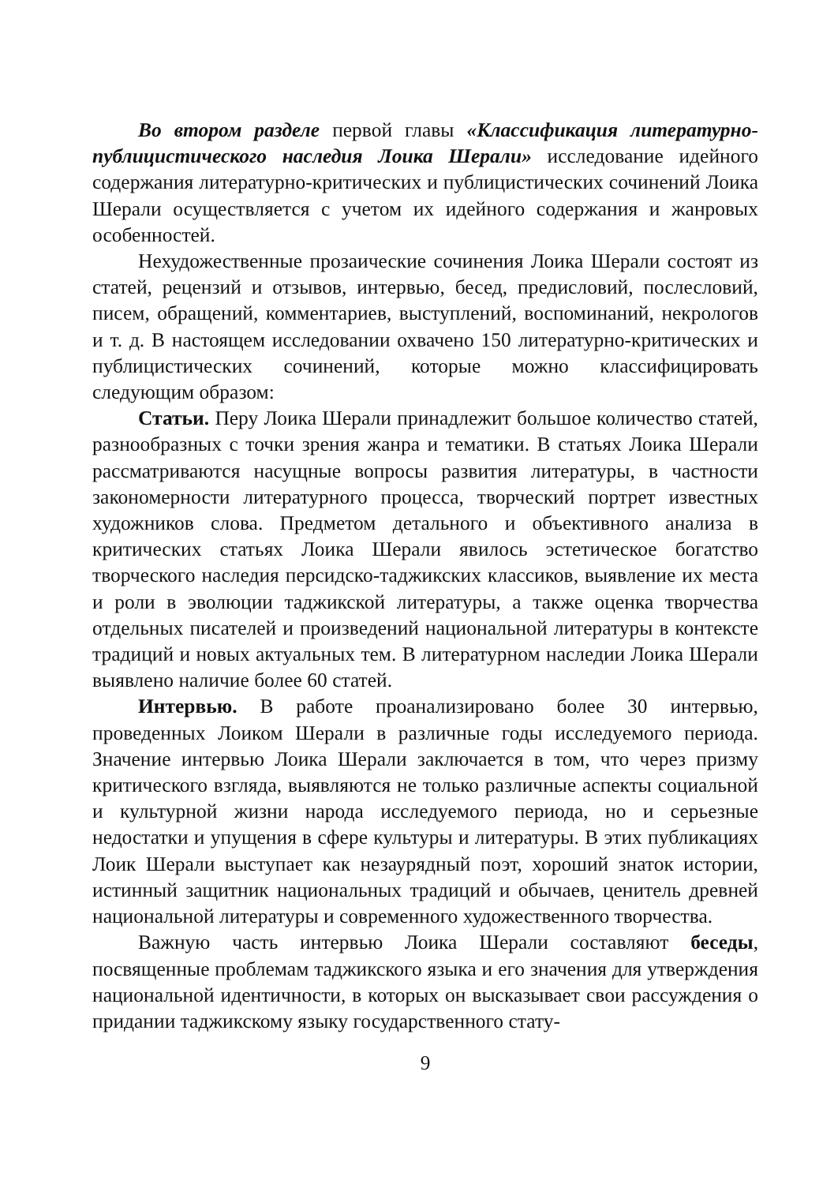Во втором разделе первой главы «Классификация литературно-публицистического наследия Лоика Шерали» исследование идейного содержания литературно-критических и публицистических сочинений Лоика Шерали осуществляется с учетом их идейного содержания и жанровых особенностей.
Нехудожественные прозаические сочинения Лоика Шерали состоят из статей, рецензий и отзывов, интервью, бесед, предисловий, послесловий, писем, обращений, комментариев, выступлений, воспоминаний, некрологов и т. д. В настоящем исследовании охвачено 150 литературно-критических и публицистических сочинений, которые можно классифицировать следующим образом:
Статьи. Перу Лоика Шерали принадлежит большое количество статей, разнообразных с точки зрения жанра и тематики. В статьях Лоика Шерали рассматриваются насущные вопросы развития литературы, в частности закономерности литературного процесса, творческий портрет известных художников слова. Предметом детального и объективного анализа в критических статьях Лоика Шерали явилось эстетическое богатство творческого наследия персидско-таджикских классиков, выявление их места и роли в эволюции таджикской литературы, а также оценка творчества отдельных писателей и произведений национальной литературы в контексте традиций и новых актуальных тем. В литературном наследии Лоика Шерали выявлено наличие более 60 статей.
Интервью. В работе проанализировано более 30 интервью, проведенных Лоиком Шерали в различные годы исследуемого периода. Значение интервью Лоика Шерали заключается в том, что через призму критического взгляда, выявляются не только различные аспекты социальной и культурной жизни народа исследуемого периода, но и серьезные недостатки и упущения в сфере культуры и литературы. В этих публикациях Лоик Шерали выступает как незаурядный поэт, хороший знаток истории, истинный защитник национальных традиций и обычаев, ценитель древней национальной литературы и современного художественного творчества.
Важную часть интервью Лоика Шерали составляют беседы, посвященные проблемам таджикского языка и его значения для утверждения национальной идентичности, в которых он высказывает свои рассуждения о придании таджикскому языку государственного стату-
9